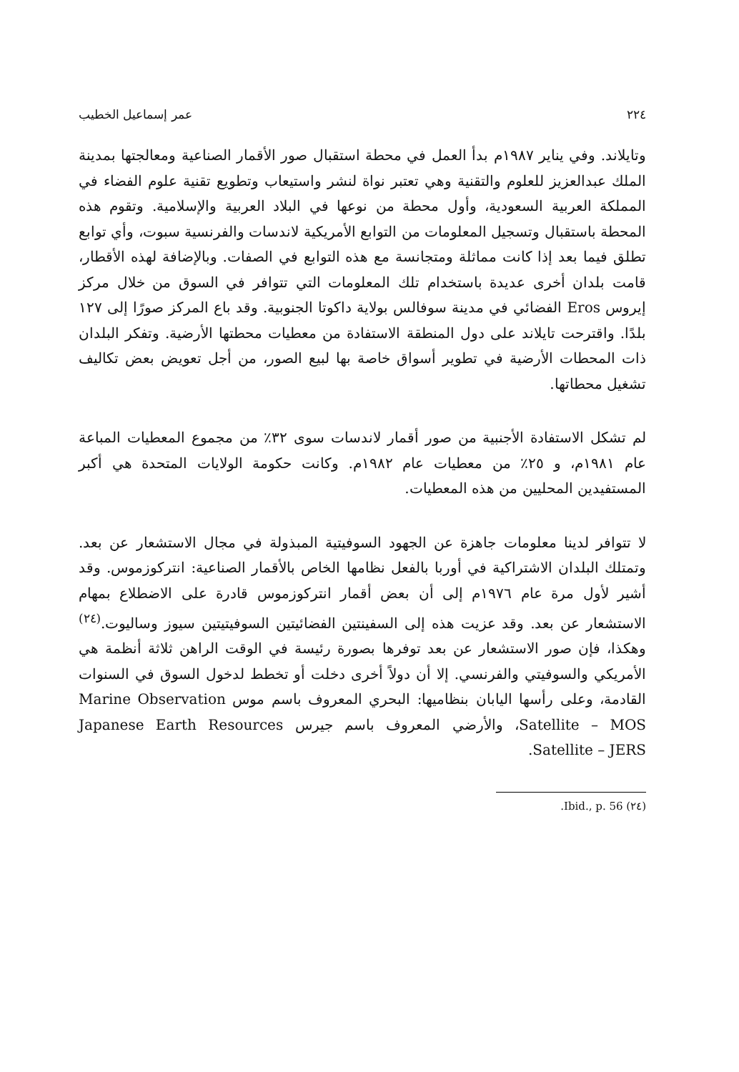٢٢٤ عمر إسماعيل الخطيب
وتايلاند. وفي يناير ١٩٨٧م بدأ العمل في محطة استقبال صور الأقمار الصناعية ومعالجتها بمدينة الملك عبدالعزيز للعلوم والتقنية وهي تعتبر نواة لنشر واستيعاب وتطويع تقنية علوم الفضاء في المملكة العربية السعودية، وأول محطة من نوعها في البلاد العربية والإسلامية. وتقوم هذه المحطة باستقبال وتسجيل المعلومات من التوابع الأمريكية لاندسات والفرنسية سبوت، وأي توابع تطلق فيما بعد إذا كانت مماثلة ومتجانسة مع هذه التوابع في الصفات. وبالإضافة لهذه الأقطار، قامت بلدان أخرى عديدة باستخدام تلك المعلومات التي تتوافر في السوق من خلال مركز إيروس Eros الفضائي في مدينة سوفالس بولاية داكوتا الجنوبية. وقد باع المركز صورًا إلى ١٢٧ بلدًا. واقترحت تايلاند على دول المنطقة الاستفادة من معطيات محطتها الأرضية. وتفكر البلدان ذات المحطات الأرضية في تطوير أسواق خاصة بها لبيع الصور، من أجل تعويض بعض تكاليف تشغيل محطاتها.
لم تشكل الاستفادة الأجنبية من صور أقمار لاندسات سوى ٣٢٪ من مجموع المعطيات المباعة عام ١٩٨١م، و ٢٥٪ من معطيات عام ١٩٨٢م. وكانت حكومة الولايات المتحدة هي أكبر المستفيدين المحليين من هذه المعطيات.
لا تتوافر لدينا معلومات جاهزة عن الجهود السوفيتية المبذولة في مجال الاستشعار عن بعد. وتمتلك البلدان الاشتراكية في أوربا بالفعل نظامها الخاص بالأقمار الصناعية: انتركوزموس. وقد أشير لأول مرة عام ١٩٧٦م إلى أن بعض أقمار انتركوزموس قادرة على الاضطلاع بمهام الاستشعار عن بعد. وقد عزيت هذه إلى السفينتين الفضائيتين السوفيتيتين سيوز وساليوت.<sup>(٢٤)</sup> وهكذا، فإن صور الاستشعار عن بعد توفرها بصورة رئيسة في الوقت الراهن ثلاثة أنظمة هي الأمريكي والسوفيتي والفرنسي. إلا أن دولاً أخرى دخلت أو تخطط لدخول السوق في السنوات القادمة، وعلى رأسها اليابان بنظاميها: البحري المعروف باسم موس Marine Observation Satellite – MOS، والأرضي المعروف باسم جيرس Japanese Earth Resources Satellite – JERS.
(٢٤) Ibid., p. 56.